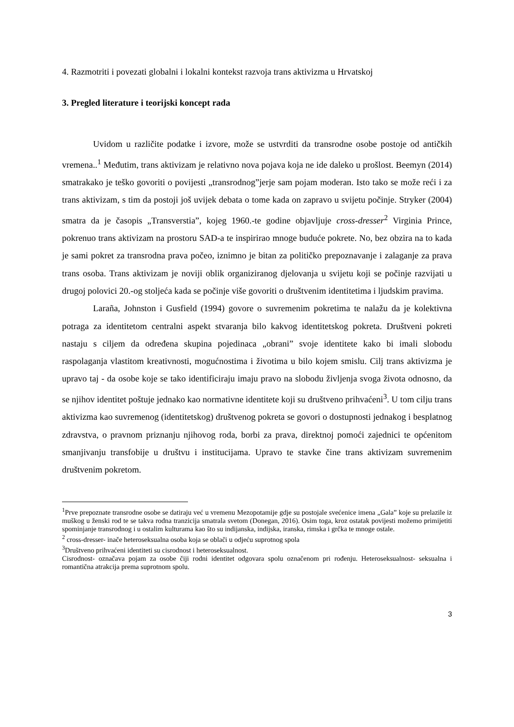4. Razmotriti i povezati globalni i lokalni kontekst razvoja trans aktivizma u Hrvatskoj
3. Pregled literature i teorijski koncept rada
Uvidom u različite podatke i izvore, može se ustvrditi da transrodne osobe postoje od antičkih vremena..<sup>1</sup> Međutim, trans aktivizam je relativno nova pojava koja ne ide daleko u prošlost. Beemyn (2014) smatrakako je teško govoriti o povijesti „transrodnog”jerje sam pojam moderan. Isto tako se može reći i za trans aktivizam, s tim da postoji još uvijek debata o tome kada on zapravo u svijetu počinje. Stryker (2004) smatra da je časopis „Transverstia”, kojeg 1960.-te godine objavljuje cross-dresser<sup>2</sup> Virginia Prince, pokrenuo trans aktivizam na prostoru SAD-a te inspirirao mnoge buduće pokrete. No, bez obzira na to kada je sami pokret za transrodna prava počeo, iznimno je bitan za političko prepoznavanje i zalaganje za prava trans osoba. Trans aktivizam je noviji oblik organiziranog djelovanja u svijetu koji se počinje razvijati u drugoj polovici 20.-og stoljeća kada se počinje više govoriti o društvenim identitetima i ljudskim pravima.
Laraña, Johnston i Gusfield (1994) govore o suvremenim pokretima te nalažu da je kolektivna potraga za identitetom centralni aspekt stvaranja bilo kakvog identitetskog pokreta. Društveni pokreti nastaju s ciljem da određena skupina pojedinaca „obrani” svoje identitete kako bi imali slobodu raspolaganja vlastitom kreativnosti, mogućnostima i životima u bilo kojem smislu. Cilj trans aktivizma je upravo taj - da osobe koje se tako identificiraju imaju pravo na slobodu življenja svoga života odnosno, da se njihov identitet poštuje jednako kao normativne identitete koji su društveno prihvaćeni<sup>3</sup>. U tom cilju trans aktivizma kao suvremenog (identitetskog) društvenog pokreta se govori o dostupnosti jednakog i besplatnog zdravstva, o pravnom priznanju njihovog roda, borbi za prava, direktnoj pomoći zajednici te općenitom smanjivanju transfobije u društvu i institucijama. Upravo te stavke čine trans aktivizam suvremenim društvenim pokretom.
<sup>1</sup> Prve prepoznate transrodne osobe se datiraju već u vremenu Mezopotamije gdje su postojale svećenice imena „Gala” koje su prelazile iz muškog u ženski rod te se takva rodna tranzicija smatrala svetom (Donegan, 2016). Osim toga, kroz ostatak povijesti možemo primijetiti spominjanje transrodnog i u ostalim kulturama kao što su indijanska, indijska, iranska, rimska i grčka te mnoge ostale.
<sup>2</sup> cross-dresser- inače heteroseksualna osoba koja se oblači u odjeću suprotnog spola
<sup>3</sup> Društveno prihvaćeni identiteti su cisrodnost i heteroseksualnost.
Cisrodnost- označava pojam za osobe čiji rodni identitet odgovara spolu označenom pri rođenju. Heteroseksualnost- seksualna i romantična atrakcija prema suprotnom spolu.
3